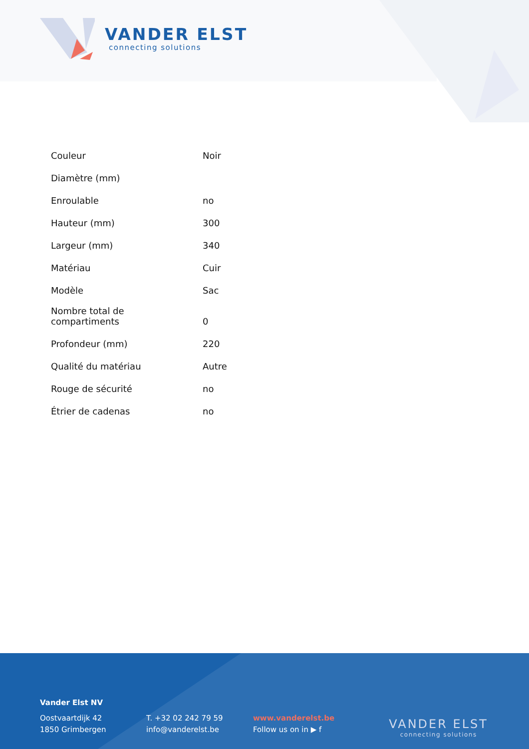VANDER ELST
connecting solutions
| Couleur | Noir |
| Diamètre (mm) | |
| Enroulable | no |
| Hauteur (mm) | 300 |
| Largeur (mm) | 340 |
| Matériau | Cuir |
| Modèle | Sac |
| Nombre total de compartiments | 0 |
| Profondeur (mm) | 220 |
| Qualité du matériau | Autre |
| Rouge de sécurité | no |
| Étrier de cadenas | no |
Vander Elst NV
Oostvaartdijk 42
1850 Grimbergen
T. +32 02 242 79 59
info@vanderelst.be
www.vanderelst.be
Follow us on in ▶ f
VANDER ELST
connecting solutions